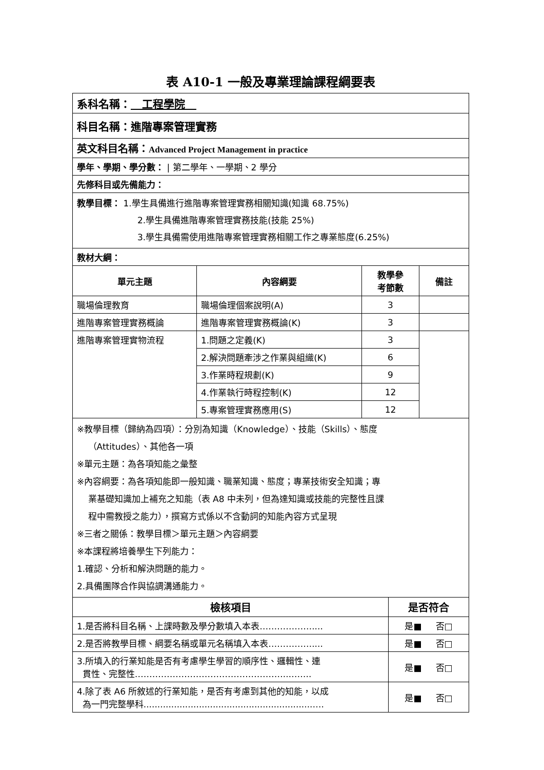表 A10-1 一般及專業理論課程綱要表
| 系科名稱： 工程學院 | | | |
| 科目名稱：進階專案管理實務 | | | |
| 英文科目名稱： Advanced Project Management in practice | | | |
| 學年、學期、學分數： / 第二學年、一學期、2 學分 | | | |
| 先修科目或先備能力： | | | |
| 教學目標： 1.學生具備進行進階專案管理實務相關知識(知識 68.75%) 2.學生具備進階專案管理實務技能(技能 25%) 3.學生具備需使用進階專案管理實務相關工作之專業態度(6.25%) | | | |
| 教材大綱： | | | |
| 單元主題 | 內容綱要 | 教學參 考節數 | 備註 |
| 職場倫理教育 | 職場倫理個案說明(A) | 3 | |
| 進階專案管理實務概論 | 進階專案管理實務概論(K) | 3 | |
| 進階專案管理實物流程 | 1.問題之定義(K) | 3 | |
| | 2.解決問題牽涉之作業與組織(K) | 6 | |
| | 3.作業時程規劃(K) | 9 | |
| | 4.作業執行時程控制(K) | 12 | |
| | 5.專案管理實務應用(S) | 12 | |
| ※教學目標（歸納為四項）：分別為知識（Knowledge）、技能（Skills）、態度 （Attitudes）、其他各一項 ※單元主題：為各項知能之彙整 ※內容綱要：為各項知能即一般知識、職業知識、態度；專業技術安全知識；專 業基礎知識加上補充之知能（表 A8 中未列，但為達知識或技能的完整性且課 程中需教授之能力），撰寫方式係以不含動詞的知能內容方式呈現 ※三者之關係：教學目標＞單元主題＞內容綱要 ※本課程將培養學生下列能力： 1.確認、分析和解決問題的能力。 2.具備團隊合作與協調溝通能力。 | | | |
| 檢核項目 | 是否符合 |
| --- | --- |
| 1.是否將科目名稱、上課時數及學分數填入本表……………….... | 是■ 否□ |
| 2.是否將教學目標、綱要名稱或單元名稱填入本表…………….... | 是■ 否□ |
| 3.所填入的行業知能是否有考慮學生學習的順序性、邏輯性、連 貫性、完整性……………………………………………..…….. | 是■ 否□ |
| 4.除了表 A6 所敘述的行業知能，是否有考慮到其他的知能，以成 為一門完整學科.............................................................…. | 是■ 否□ |